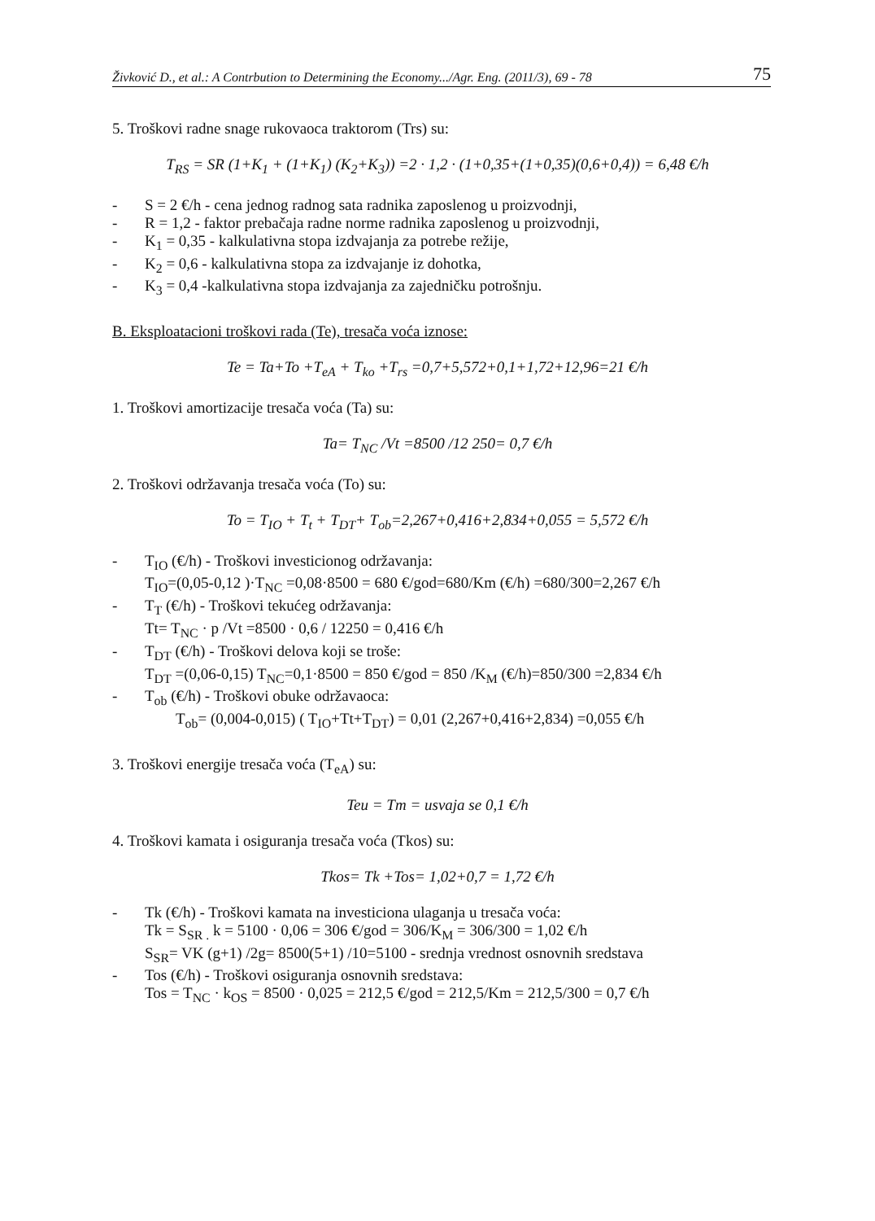Živković D., et al.: A Contrbution to Determining the Economy.../Agr. Eng. (2011/3), 69 - 78 75
5. Troškovi radne snage rukovaoca traktorom (Trs) su:
T<sub>RS</sub> = SR (1+K<sub>1</sub> + (1+K<sub>1</sub>) (K<sub>2</sub>+K<sub>3</sub>)) =2 · 1,2 · (1+0,35+(1+0,35)(0,6+0,4)) = 6,48 €/h
- S = 2 €/h - cena jednog radnog sata radnika zaposlenog u proizvodnji,
- R = 1,2 - faktor prebačaja radne norme radnika zaposlenog u proizvodnji,
- K<sub>1</sub> = 0,35 - kalkulativna stopa izdvajanja za potrebe režije,
- K<sub>2</sub> = 0,6 - kalkulativna stopa za izdvajanje iz dohotka,
- K<sub>3</sub> = 0,4 -kalkulativna stopa izdvajanja za zajedničku potrošnju.
B. Eksploatacioni troškovi rada (Te), tresača voća iznose:
Te = Ta+To +T<sub>eA</sub> + T<sub>ko</sub> +T<sub>rs</sub> =0,7+5,572+0,1+1,72+12,96=21 €/h
1. Troškovi amortizacije tresača voća (Ta) su:
Ta= T<sub>NC</sub> /Vt =8500 /12 250= 0,7 €/h
2. Troškovi održavanja tresača voća (To) su:
To = T<sub>IO</sub> + T<sub>t</sub> + T<sub>DT</sub>+ T<sub>ob</sub>=2,267+0,416+2,834+0,055 = 5,572 €/h
- T<sub>IO</sub> (€/h) - Troškovi investicionog održavanja:
T<sub>IO</sub>=(0,05-0,12 )·T<sub>NC</sub> =0,08·8500 = 680 €/god=680/Km (€/h) =680/300=2,267 €/h
- T<sub>T</sub> (€/h) - Troškovi tekućeg održavanja:
Tt= T<sub>NC</sub> · p /Vt =8500 · 0,6 / 12250 = 0,416 €/h
- T<sub>DT</sub> (€/h) - Troškovi delova koji se troše:
T<sub>DT</sub> =(0,06-0,15) T<sub>NC</sub>=0,1·8500 = 850 €/god = 850 /K<sub>M</sub> (€/h)=850/300 =2,834 €/h
- T<sub>ob</sub> (€/h) - Troškovi obuke održavaoca:
T<sub>ob</sub>= (0,004-0,015) ( T<sub>IO</sub>+Tt+T<sub>DT</sub>) = 0,01 (2,267+0,416+2,834) =0,055 €/h
3. Troškovi energije tresača voća (T<sub>eA</sub>) su:
Teu = Tm = usvaja se 0,1 €/h
4. Troškovi kamata i osiguranja tresača voća (Tkos) su:
Tkos= Tk +Tos= 1,02+0,7 = 1,72 €/h
- Tk (€/h) - Troškovi kamata na investiciona ulaganja u tresača voća:
Tk = S<sub>SR .</sub> k = 5100 · 0,06 = 306 €/god = 306/K<sub>M</sub> = 306/300 = 1,02 €/h
S<sub>SR</sub>= VK (g+1) /2g= 8500(5+1) /10=5100 - srednja vrednost osnovnih sredstava
- Tos (€/h) - Troškovi osiguranja osnovnih sredstava:
Tos = T<sub>NC</sub> · k<sub>OS</sub> = 8500 · 0,025 = 212,5 €/god = 212,5/Km = 212,5/300 = 0,7 €/h